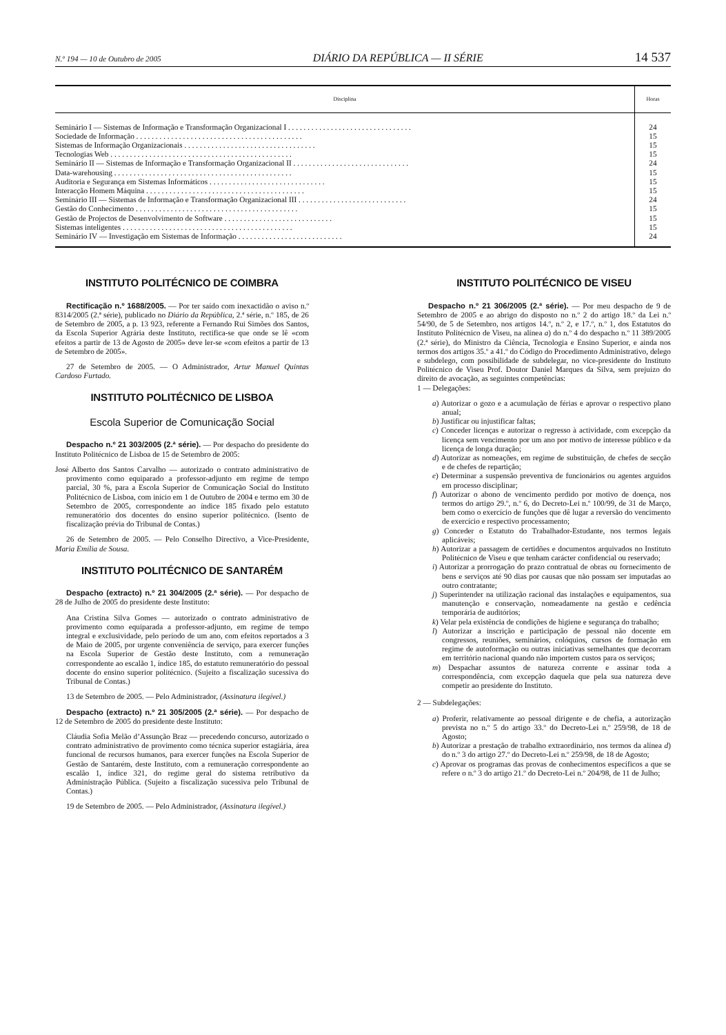N.º 194 — 10 de Outubro de 2005 DIÁRIO DA REPÚBLICA — II SÉRIE 14 537
| Disciplina | Horas |
| --- | --- |
| Seminário I — Sistemas de Informação e Transformação Organizacional I . . . . . . . . . . . . . . . . . . . . . . . . . . . . . . . . | 24 |
| Sociedade de Informação . . . . . . . . . . . . . . . . . . . . . . . . . . . . . . . . . . . . . . . . . . . | 15 |
| Sistemas de Informação Organizacionais . . . . . . . . . . . . . . . . . . . . . . . . . . . . . . . . . . | 15 |
| Tecnologias Web . . . . . . . . . . . . . . . . . . . . . . . . . . . . . . . . . . . . . . . . . . . . . . . | 15 |
| Seminário II — Sistemas de Informação e Transformação Organizacional II . . . . . . . . . . . . . . . . . . . . . . . . . . . . . . | 24 |
| Data-warehousing . . . . . . . . . . . . . . . . . . . . . . . . . . . . . . . . . . . . . . . . . . . . . . | 15 |
| Auditoria e Segurança em Sistemas Informáticos . . . . . . . . . . . . . . . . . . . . . . . . . . . . . . | 15 |
| Interacção Homem Máquina . . . . . . . . . . . . . . . . . . . . . . . . . . . . . . . . . . . . . . . . . | 15 |
| Seminário III — Sistemas de Informação e Transformação Organizacional III . . . . . . . . . . . . . . . . . . . . . . . . . . . . | 24 |
| Gestão do Conhecimento . . . . . . . . . . . . . . . . . . . . . . . . . . . . . . . . . . . . . . . . . . | 15 |
| Gestão de Projectos de Desenvolvimento de Software . . . . . . . . . . . . . . . . . . . . . . . . . . . . | 15 |
| Sistemas inteligentes . . . . . . . . . . . . . . . . . . . . . . . . . . . . . . . . . . . . . . . . . . . . | 15 |
| Seminário IV — Investigação em Sistemas de Informação . . . . . . . . . . . . . . . . . . . . . . . . . . . | 24 |
INSTITUTO POLITÉCNICO DE COIMBRA
Rectificação n.º 1688/2005. — Por ter saído com inexactidão o aviso n.º 8314/2005 (2.ª série), publicado no Diário da República, 2.ª série, n.º 185, de 26 de Setembro de 2005, a p. 13 923, referente a Fernando Rui Simões dos Santos, da Escola Superior Agrária deste Instituto, rectifica-se que onde se lê «com efeitos a partir de 13 de Agosto de 2005» deve ler-se «com efeitos a partir de 13 de Setembro de 2005».
27 de Setembro de 2005. — O Administrador, Artur Manuel Quintas Cardoso Furtado.
INSTITUTO POLITÉCNICO DE LISBOA
Escola Superior de Comunicação Social
Despacho n.º 21 303/2005 (2.ª série). — Por despacho do presidente do Instituto Politécnico de Lisboa de 15 de Setembro de 2005:
José Alberto dos Santos Carvalho — autorizado o contrato administrativo de provimento como equiparado a professor-adjunto em regime de tempo parcial, 30 %, para a Escola Superior de Comunicação Social do Instituto Politécnico de Lisboa, com início em 1 de Outubro de 2004 e termo em 30 de Setembro de 2005, correspondente ao índice 185 fixado pelo estatuto remuneratório dos docentes do ensino superior politécnico. (Isento de fiscalização prévia do Tribunal de Contas.)
26 de Setembro de 2005. — Pelo Conselho Directivo, a Vice-Presidente, Maria Emília de Sousa.
INSTITUTO POLITÉCNICO DE SANTARÉM
Despacho (extracto) n.º 21 304/2005 (2.ª série). — Por despacho de 28 de Julho de 2005 do presidente deste Instituto:
Ana Cristina Silva Gomes — autorizado o contrato administrativo de provimento como equiparada a professor-adjunto, em regime de tempo integral e exclusividade, pelo período de um ano, com efeitos reportados a 3 de Maio de 2005, por urgente conveniência de serviço, para exercer funções na Escola Superior de Gestão deste Instituto, com a remuneração correspondente ao escalão 1, índice 185, do estatuto remuneratório do pessoal docente do ensino superior politécnico. (Sujeito a fiscalização sucessiva do Tribunal de Contas.)
13 de Setembro de 2005. — Pelo Administrador, (Assinatura ilegível.)
Despacho (extracto) n.º 21 305/2005 (2.ª série). — Por despacho de 12 de Setembro de 2005 do presidente deste Instituto:
Cláudia Sofia Melão d’Assunção Braz — precedendo concurso, autorizado o contrato administrativo de provimento como técnica superior estagiária, área funcional de recursos humanos, para exercer funções na Escola Superior de Gestão de Santarém, deste Instituto, com a remuneração correspondente ao escalão 1, índice 321, do regime geral do sistema retributivo da Administração Pública. (Sujeito a fiscalização sucessiva pelo Tribunal de Contas.)
19 de Setembro de 2005. — Pelo Administrador, (Assinatura ilegível.)
INSTITUTO POLITÉCNICO DE VISEU
Despacho n.º 21 306/2005 (2.ª série). — Por meu despacho de 9 de Setembro de 2005 e ao abrigo do disposto no n.º 2 do artigo 18.º da Lei n.º 54/90, de 5 de Setembro, nos artigos 14.º, n.º 2, e 17.º, n.º 1, dos Estatutos do Instituto Politécnico de Viseu, na alínea a) do n.º 4 do despacho n.º 11 389/2005 (2.ª série), do Ministro da Ciência, Tecnologia e Ensino Superior, e ainda nos termos dos artigos 35.º a 41.º do Código do Procedimento Administrativo, delego e subdelego, com possibilidade de subdelegar, no vice-presidente do Instituto Politécnico de Viseu Prof. Doutor Daniel Marques da Silva, sem prejuízo do direito de avocação, as seguintes competências:
1 — Delegações:
a) Autorizar o gozo e a acumulação de férias e aprovar o respectivo plano anual;
b) Justificar ou injustificar faltas;
c) Conceder licenças e autorizar o regresso à actividade, com excepção da licença sem vencimento por um ano por motivo de interesse público e da licença de longa duração;
d) Autorizar as nomeações, em regime de substituição, de chefes de secção e de chefes de repartição;
e) Determinar a suspensão preventiva de funcionários ou agentes arguidos em processo disciplinar;
f) Autorizar o abono de vencimento perdido por motivo de doença, nos termos do artigo 29.º, n.º 6, do Decreto-Lei n.º 100/99, de 31 de Março, bem como o exercício de funções que dê lugar a reversão do vencimento de exercício e respectivo processamento;
g) Conceder o Estatuto do Trabalhador-Estudante, nos termos legais aplicáveis;
h) Autorizar a passagem de certidões e documentos arquivados no Instituto Politécnico de Viseu e que tenham carácter confidencial ou reservado;
i) Autorizar a prorrogação do prazo contratual de obras ou fornecimento de bens e serviços até 90 dias por causas que não possam ser imputadas ao outro contratante;
j) Superintender na utilização racional das instalações e equipamentos, sua manutenção e conservação, nomeadamente na gestão e cedência temporária de auditórios;
k) Velar pela existência de condições de higiene e segurança do trabalho;
l) Autorizar a inscrição e participação de pessoal não docente em congressos, reuniões, seminários, colóquios, cursos de formação em regime de autoformação ou outras iniciativas semelhantes que decorram em território nacional quando não importem custos para os serviços;
m) Despachar assuntos de natureza corrente e assinar toda a correspondência, com excepção daquela que pela sua natureza deve competir ao presidente do Instituto.
2 — Subdelegações:
a) Proferir, relativamente ao pessoal dirigente e de chefia, a autorização prevista no n.º 5 do artigo 33.º do Decreto-Lei n.º 259/98, de 18 de Agosto;
b) Autorizar a prestação de trabalho extraordinário, nos termos da alínea d) do n.º 3 do artigo 27.º do Decreto-Lei n.º 259/98, de 18 de Agosto;
c) Aprovar os programas das provas de conhecimentos específicos a que se refere o n.º 3 do artigo 21.º do Decreto-Lei n.º 204/98, de 11 de Julho;